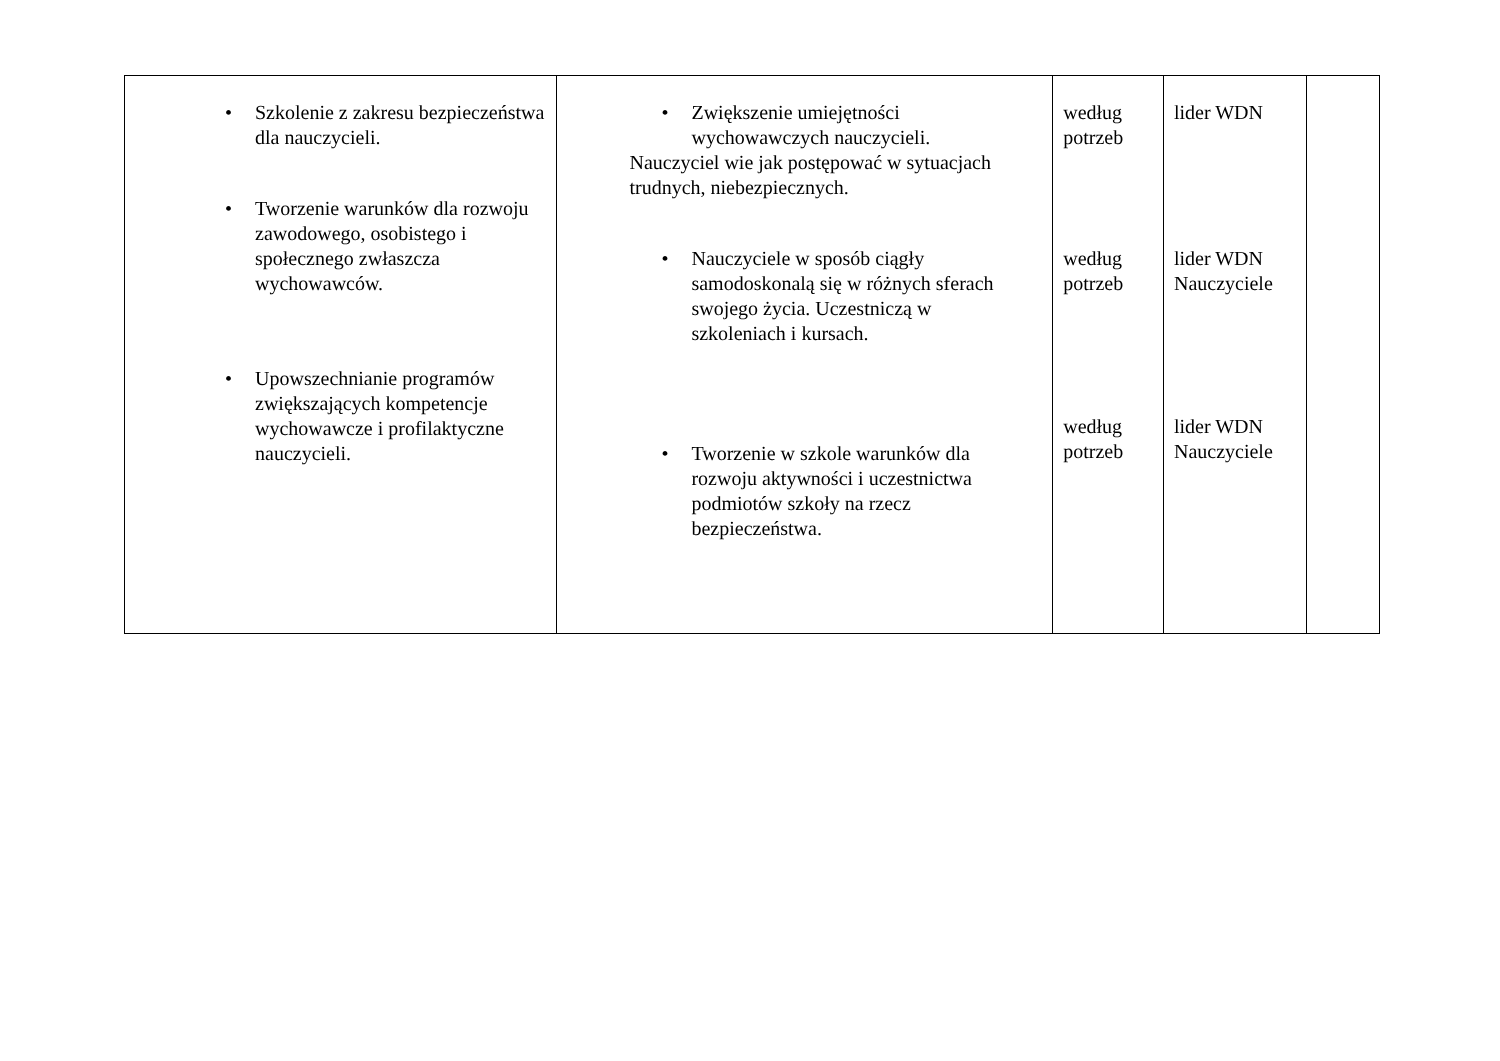| • Szkolenie z zakresu bezpieczeństwa dla nauczycieli. • Tworzenie warunków dla rozwoju zawodowego, osobistego i społecznego zwłaszcza wychowawców. • Upowszechnianie programów zwiększających kompetencje wychowawcze i profilaktyczne nauczycieli. | • Zwiększenie umiejętności wychowawczych nauczycieli. Nauczyciel wie jak postępować w sytuacjach trudnych, niebezpiecznych. • Nauczyciele w sposób ciągły samodoskonalą się w różnych sferach swojego życia. Uczestniczą w szkoleniach i kursach. • Tworzenie w szkole warunków dla rozwoju aktywności i uczestnictwa podmiotów szkoły na rzecz bezpieczeństwa. | według potrzeb według potrzeb według potrzeb | lider WDN lider WDN Nauczyciele lider WDN Nauczyciele | |